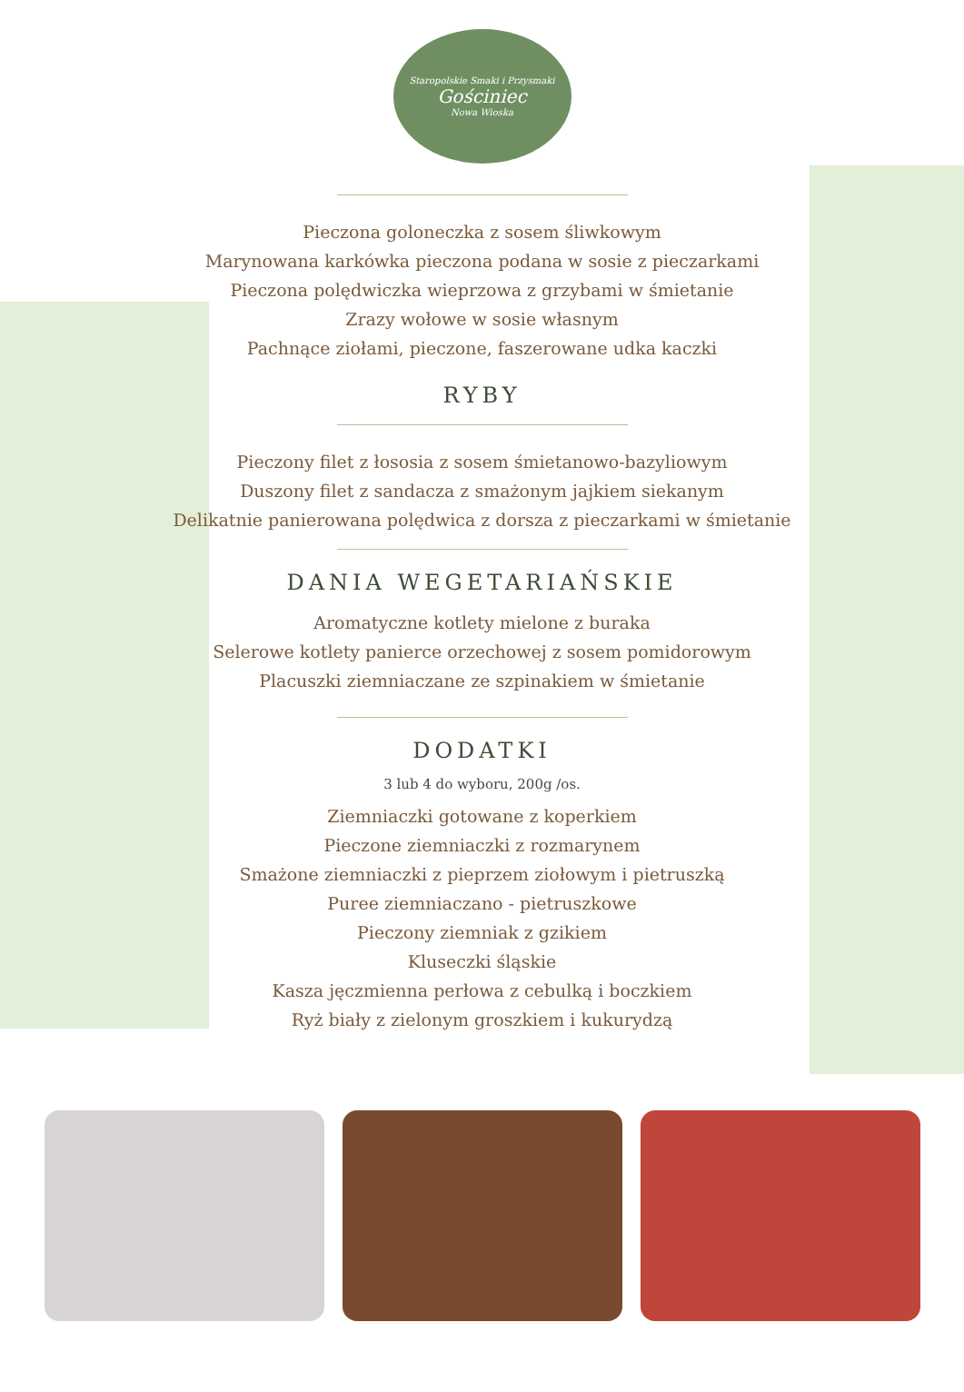Staropolskie Smaki i Przysmaki
Gościniec
Nowa Wioska
Pieczona goloneczka z sosem śliwkowym
Marynowana karkówka pieczona podana w sosie z pieczarkami
Pieczona polędwiczka wieprzowa z grzybami w śmietanie
Zrazy wołowe w sosie własnym
Pachnące ziołami, pieczone, faszerowane udka kaczki
RYBY
Pieczony filet z łososia z sosem śmietanowo-bazyliowym
Duszony filet z sandacza z smażonym jajkiem siekanym
Delikatnie panierowana polędwica z dorsza z pieczarkami w śmietanie
DANIA WEGETARIAŃSKIE
Aromatyczne kotlety mielone z buraka
Selerowe kotlety panierce orzechowej z sosem pomidorowym
Placuszki ziemniaczane ze szpinakiem w śmietanie
DODATKI
3 lub 4 do wyboru, 200g /os.
Ziemniaczki gotowane z koperkiem
Pieczone ziemniaczki z rozmarynem
Smażone ziemniaczki z pieprzem ziołowym i pietruszką
Puree ziemniaczano - pietruszkowe
Pieczony ziemniak z gzikiem
Kluseczki śląskie
Kasza jęczmienna perłowa z cebulką i boczkiem
Ryż biały z zielonym groszkiem i kukurydzą